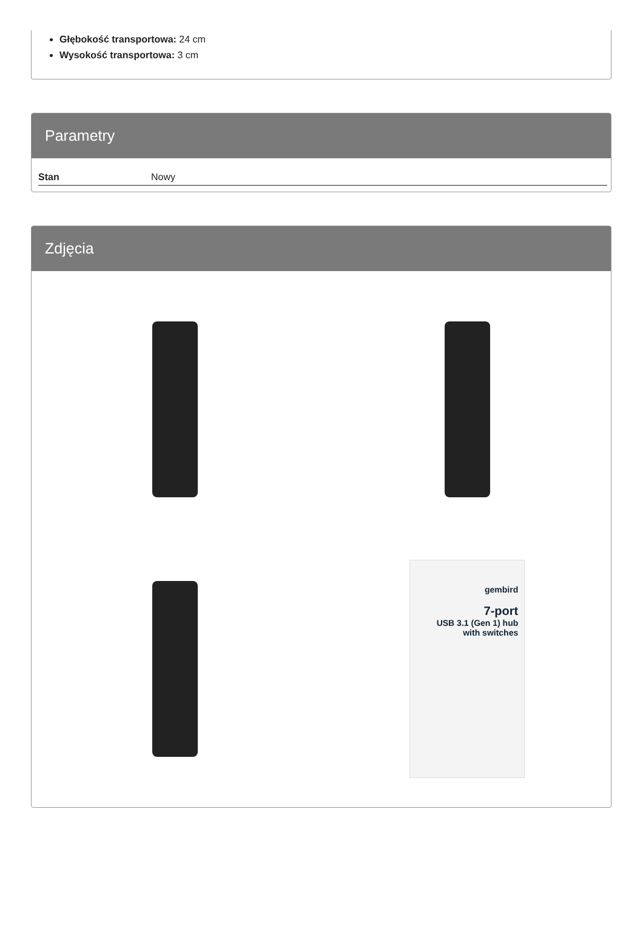Głębokość transportowa: 24 cm
Wysokość transportowa: 3 cm
Parametry
| Stan | Nowy |
Zdjęcia
gembird
7-port
USB 3.1 (Gen 1) hub
with switches